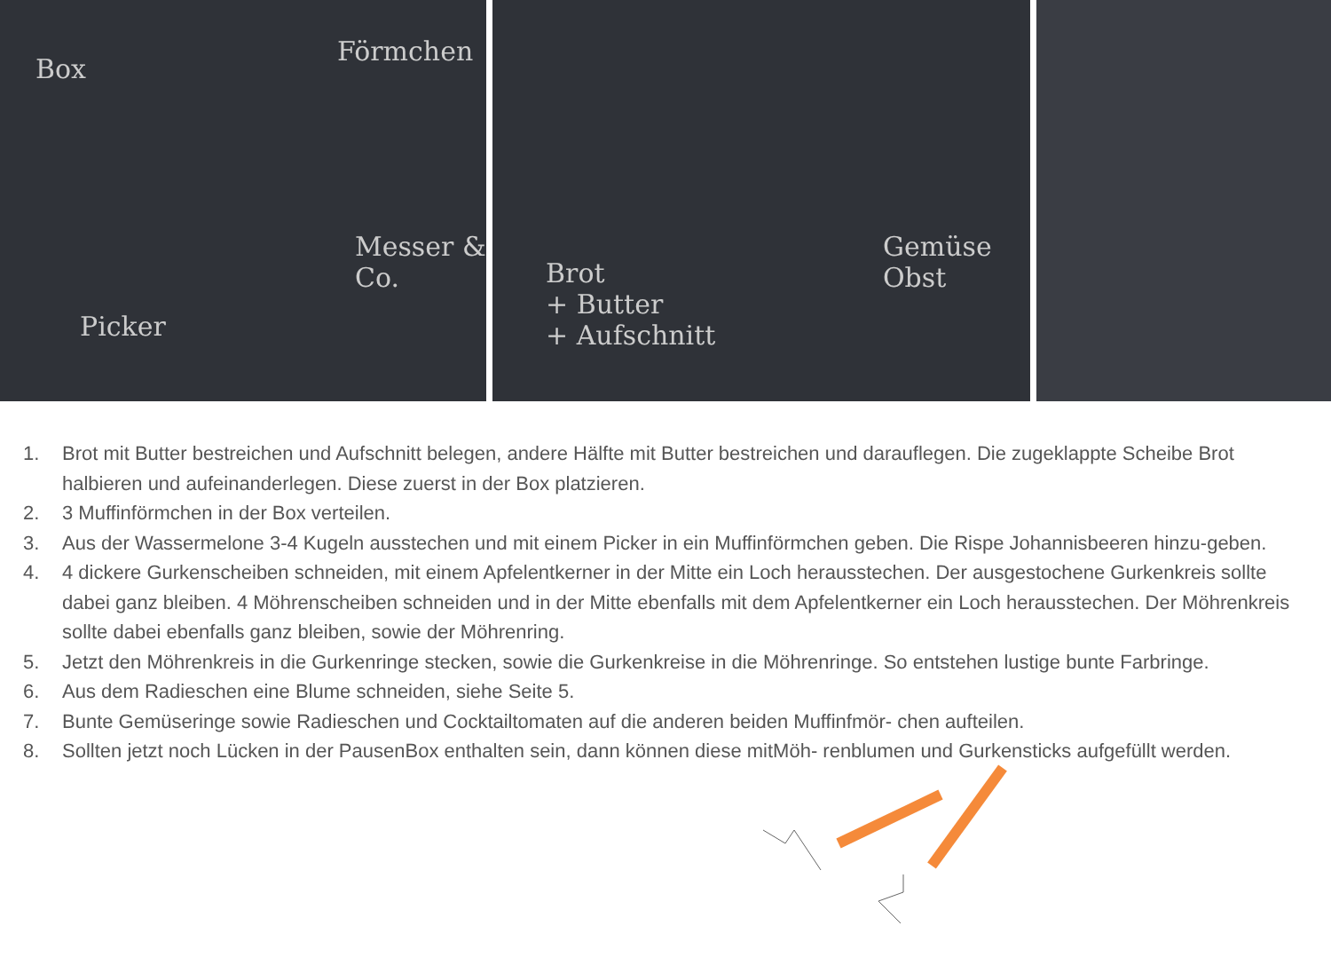Box
Förmchen
Messer & Co.
Picker
Brot
+ Butter
+ Aufschnitt
Gemüse
Obst
1. Brot mit Butter bestreichen und Aufschnitt belegen, andere Hälfte mit Butter bestreichen und darauflegen. Die zugeklappte Scheibe Brot halbieren und aufeinanderlegen. Diese zuerst in der Box platzieren.
2. 3 Muffinförmchen in der Box verteilen.
3. Aus der Wassermelone 3-4 Kugeln ausstechen und mit einem Picker in ein Muffinförmchen geben. Die Rispe Johannisbeeren hinzu-geben.
4. 4 dickere Gurkenscheiben schneiden, mit einem Apfelentkerner in der Mitte ein Loch herausstechen. Der ausgestochene Gurkenkreis sollte dabei ganz bleiben. 4 Möhrenscheiben schneiden und in der Mitte ebenfalls mit dem Apfelentkerner ein Loch herausstechen. Der Möhrenkreis sollte dabei ebenfalls ganz bleiben, sowie der Möhrenring.
5. Jetzt den Möhrenkreis in die Gurkenringe stecken, sowie die Gurkenkreise in die Möhrenringe. So entstehen lustige bunte Farbringe.
6. Aus dem Radieschen eine Blume schneiden, siehe Seite 5.
7. Bunte Gemüseringe sowie Radieschen und Cocktailtomaten auf die anderen beiden Muffinfmör- chen aufteilen.
8. Sollten jetzt noch Lücken in der PausenBox enthalten sein, dann können diese mitMöh- renblumen und Gurkensticks aufgefüllt werden.